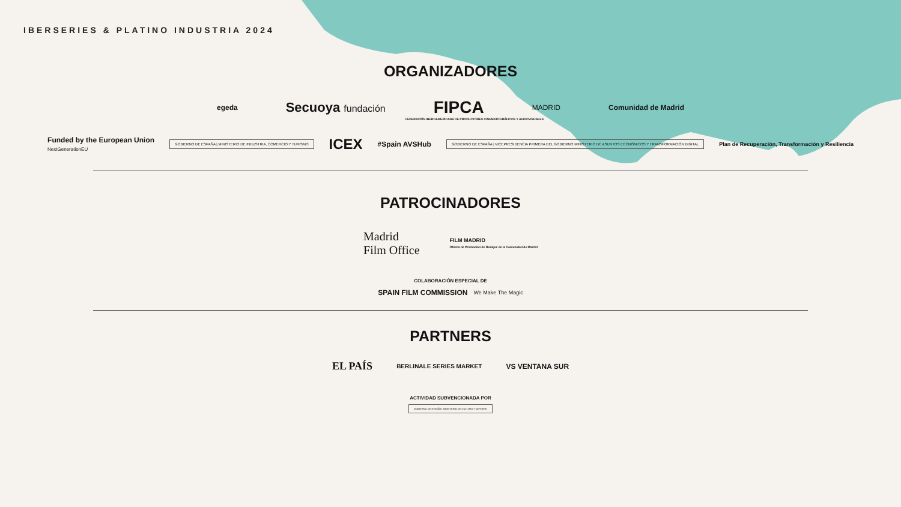IBERSERIES & PLATINO INDUSTRIA 2024
ORGANIZADORES
egeda Secuoya fundación FIPCA MADRID Comunidad de Madrid
FEDERACIÓN IBEROAMERICANA DE PRODUCTORES CINEMATOGRÁFICOS Y AUDIOVISUALES
Funded by the European Union
NextGenerationEU GOBIERNO DE ESPAÑA | MINISTERIO DE INDUSTRIA, COMERCIO Y TURISMO ICEX #Spain AVSHub GOBIERNO DE ESPAÑA | VICEPRESIDENCIA PRIMERA DEL GOBIERNO MINISTERIO DE ASUNTOS ECONÓMICOS Y TRANSFORMACIÓN DIGITAL Plan de Recuperación, Transformación y Resiliencia
PATROCINADORES
Madrid
Film Office FILM MADRID
Oficina de Promoción de Rodajes de la Comunidad de Madrid
COLABORACIÓN ESPECIAL DE
SPAIN FILM COMMISSION We Make The Magic
PARTNERS
EL PAÍS BERLINALE SERIES MARKET VS VENTANA SUR
ACTIVIDAD SUBVENCIONADA POR
GOBIERNO DE ESPAÑA | MINISTERIO DE CULTURA Y DEPORTE